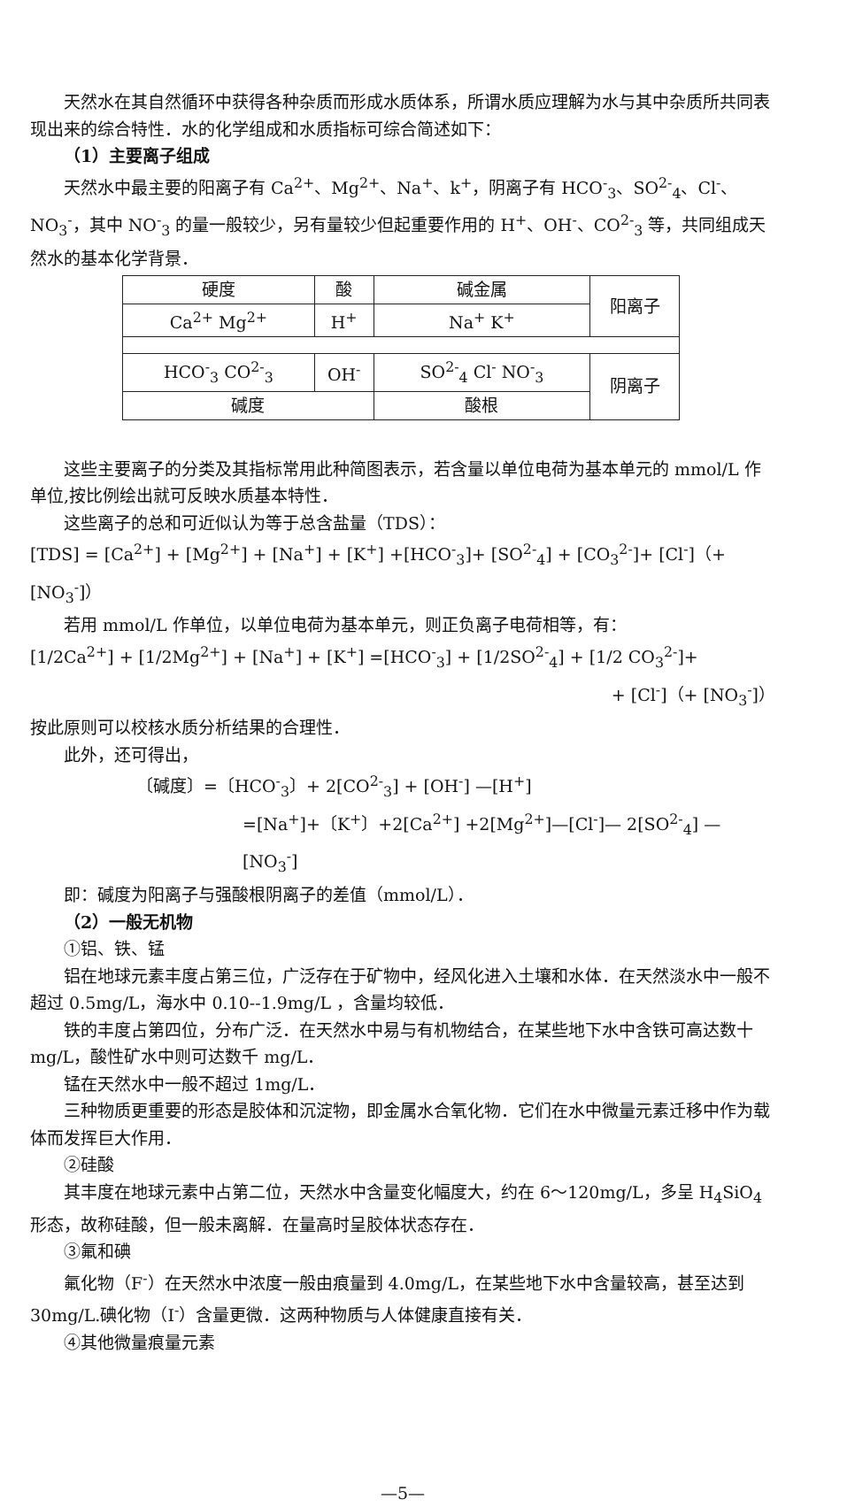天然水在其自然循环中获得各种杂质而形成水质体系，所谓水质应理解为水与其中杂质所共同表现出来的综合特性．水的化学组成和水质指标可综合简述如下：
（1）主要离子组成
天然水中最主要的阳离子有 Ca<sup>2+</sup>、Mg<sup>2+</sup>、Na<sup>+</sup>、k<sup>+</sup>，阴离子有 HCO<sup>-</sup><sub>3</sub>、SO<sup>2-</sup><sub>4</sub>、Cl<sup>-</sup>、NO<sub>3</sub><sup>-</sup>，其中 NO<sup>-</sup><sub>3</sub> 的量一般较少，另有量较少但起重要作用的 H<sup>+</sup>、OH<sup>-</sup>、CO<sup>2-</sup><sub>3</sub> 等，共同组成天然水的基本化学背景．
| 硬度 | 酸 | 碱金属 | 阳离子 |
| Ca<sup>2+</sup> Mg<sup>2+</sup> | H<sup>+</sup> | Na<sup>+</sup> K<sup>+</sup> | |
| HCO<sup>-</sup><sub>3</sub> CO<sup>2-</sup><sub>3</sub> | OH<sup>-</sup> | SO<sup>2-</sup><sub>4</sub> Cl<sup>-</sup> NO<sup>-</sup><sub>3</sub> | 阴离子 |
| 碱度 | | 酸根 | |
这些主要离子的分类及其指标常用此种简图表示，若含量以单位电荷为基本单元的 mmol/L 作单位,按比例绘出就可反映水质基本特性．
这些离子的总和可近似认为等于总含盐量（TDS）：
[TDS] = [Ca<sup>2+</sup>] + [Mg<sup>2+</sup>] + [Na<sup>+</sup>] + [K<sup>+</sup>] +[HCO<sup>-</sup><sub>3</sub>]+ [SO<sup>2-</sup><sub>4</sub>] + [CO<sub>3</sub><sup>2-</sup>]+ [Cl<sup>-</sup>]（+ [NO<sub>3</sub><sup>-</sup>]）
若用 mmol/L 作单位，以单位电荷为基本单元，则正负离子电荷相等，有：
[1/2Ca<sup>2+</sup>] + [1/2Mg<sup>2+</sup>] + [Na<sup>+</sup>] + [K<sup>+</sup>] =[HCO<sup>-</sup><sub>3</sub>] + [1/2SO<sup>2-</sup><sub>4</sub>] + [1/2 CO<sub>3</sub><sup>2-</sup>]+
+ [Cl<sup>-</sup>]（+ [NO<sub>3</sub><sup>-</sup>]）
按此原则可以校核水质分析结果的合理性．
此外，还可得出，
〔碱度〕=〔HCO<sup>-</sup><sub>3</sub>〕+ 2[CO<sup>2-</sup><sub>3</sub>] + [OH<sup>-</sup>] —[H<sup>+</sup>]
=[Na<sup>+</sup>]+〔K<sup>+</sup>〕+2[Ca<sup>2+</sup>] +2[Mg<sup>2+</sup>]—[Cl<sup>-</sup>]— 2[SO<sup>2-</sup><sub>4</sub>] —[NO<sub>3</sub><sup>-</sup>]
即：碱度为阳离子与强酸根阴离子的差值（mmol/L）．
（2）一般无机物
①铝、铁、锰
铝在地球元素丰度占第三位，广泛存在于矿物中，经风化进入土壤和水体．在天然淡水中一般不超过 0.5mg/L，海水中 0.10--1.9mg/L ，含量均较低．
铁的丰度占第四位，分布广泛．在天然水中易与有机物结合，在某些地下水中含铁可高达数十 mg/L，酸性矿水中则可达数千 mg/L．
锰在天然水中一般不超过 1mg/L．
三种物质更重要的形态是胶体和沉淀物，即金属水合氧化物．它们在水中微量元素迁移中作为载体而发挥巨大作用．
②硅酸
其丰度在地球元素中占第二位，天然水中含量变化幅度大，约在 6～120mg/L，多呈 H<sub>4</sub>SiO<sub>4</sub> 形态，故称硅酸，但一般未离解．在量高时呈胶体状态存在．
③氟和碘
氟化物（F<sup>-</sup>）在天然水中浓度一般由痕量到 4.0mg/L，在某些地下水中含量较高，甚至达到 30mg/L.碘化物（I<sup>-</sup>）含量更微．这两种物质与人体健康直接有关．
④其他微量痕量元素
—5—